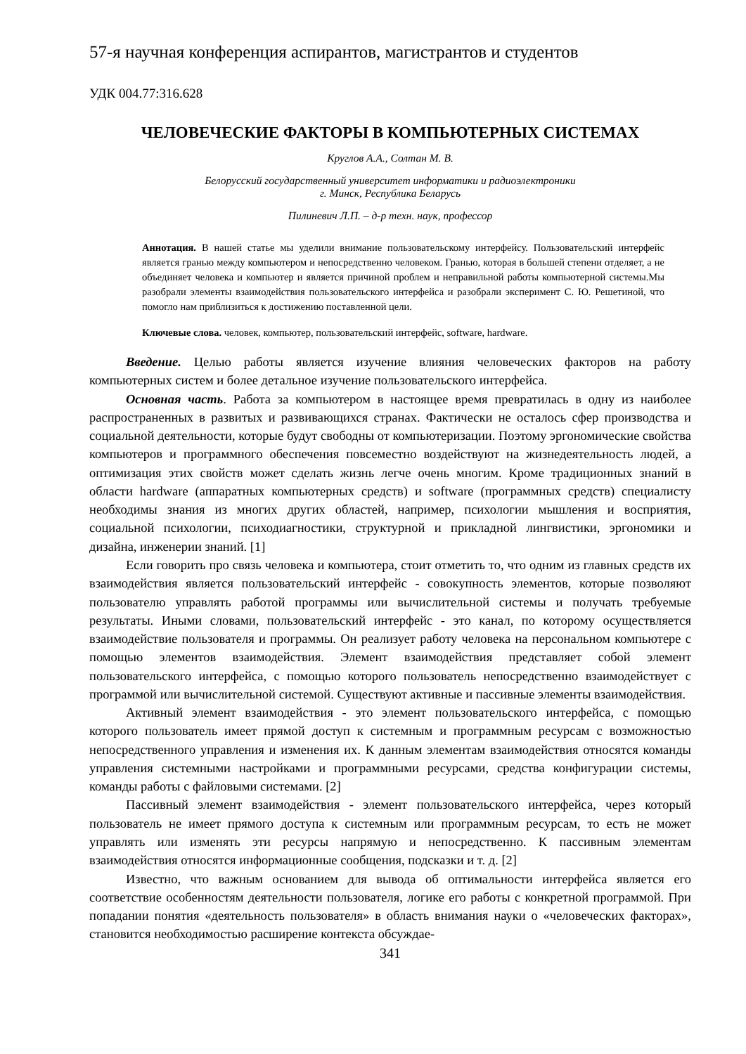57-я научная конференция аспирантов, магистрантов и студентов
УДК 004.77:316.628
ЧЕЛОВЕЧЕСКИЕ ФАКТОРЫ В КОМПЬЮТЕРНЫХ СИСТЕМАХ
Круглов А.А., Солтан М. В.
Белорусский государственный университет информатики и радиоэлектроники
г. Минск, Республика Беларусь
Пилиневич Л.П. – д-р техн. наук, профессор
Аннотация. В нашей статье мы уделили внимание пользовательскому интерфейсу. Пользовательский интерфейс является гранью между компьютером и непосредственно человеком. Гранью, которая в большей степени отделяет, а не объединяет человека и компьютер и является причиной проблем и неправильной работы компьютерной системы.Мы разобрали элементы взаимодействия пользовательского интерфейса и разобрали эксперимент С. Ю. Решетиной, что помогло нам приблизиться к достижению поставленной цели.
Ключевые слова. человек, компьютер, пользовательский интерфейс, software, hardware.
Введение. Целью работы является изучение влияния человеческих факторов на работу компьютерных систем и более детальное изучение пользовательского интерфейса.
Основная часть. Работа за компьютером в настоящее время превратилась в одну из наиболее распространенных в развитых и развивающихся странах. Фактически не осталось сфер производства и социальной деятельности, которые будут свободны от компьютеризации. Поэтому эргономические свойства компьютеров и программного обеспечения повсеместно воздействуют на жизнедеятельность людей, а оптимизация этих свойств может сделать жизнь легче очень многим. Кроме традиционных знаний в области hardware (аппаратных компьютерных средств) и software (программных средств) специалисту необходимы знания из многих других областей, например, психологии мышления и восприятия, социальной психологии, психодиагностики, структурной и прикладной лингвистики, эргономики и дизайна, инженерии знаний. [1]
Если говорить про связь человека и компьютера, стоит отметить то, что одним из главных средств их взаимодействия является пользовательский интерфейс - совокупность элементов, которые позволяют пользователю управлять работой программы или вычислительной системы и получать требуемые результаты. Иными словами, пользовательский интерфейс - это канал, по которому осуществляется взаимодействие пользователя и программы. Он реализует работу человека на персональном компьютере с помощью элементов взаимодействия. Элемент взаимодействия представляет собой элемент пользовательского интерфейса, с помощью которого пользователь непосредственно взаимодействует с программой или вычислительной системой. Существуют активные и пассивные элементы взаимодействия.
Активный элемент взаимодействия - это элемент пользовательского интерфейса, с помощью которого пользователь имеет прямой доступ к системным и программным ресурсам с возможностью непосредственного управления и изменения их. К данным элементам взаимодействия относятся команды управления системными настройками и программными ресурсами, средства конфигурации системы, команды работы с файловыми системами. [2]
Пассивный элемент взаимодействия - элемент пользовательского интерфейса, через который пользователь не имеет прямого доступа к системным или программным ресурсам, то есть не может управлять или изменять эти ресурсы напрямую и непосредственно. К пассивным элементам взаимодействия относятся информационные сообщения, подсказки и т. д. [2]
Известно, что важным основанием для вывода об оптимальности интерфейса является его соответствие особенностям деятельности пользователя, логике его работы с конкретной программой. При попадании понятия «деятельность пользователя» в область внимания науки о «человеческих факторах», становится необходимостью расширение контекста обсуждае-
341